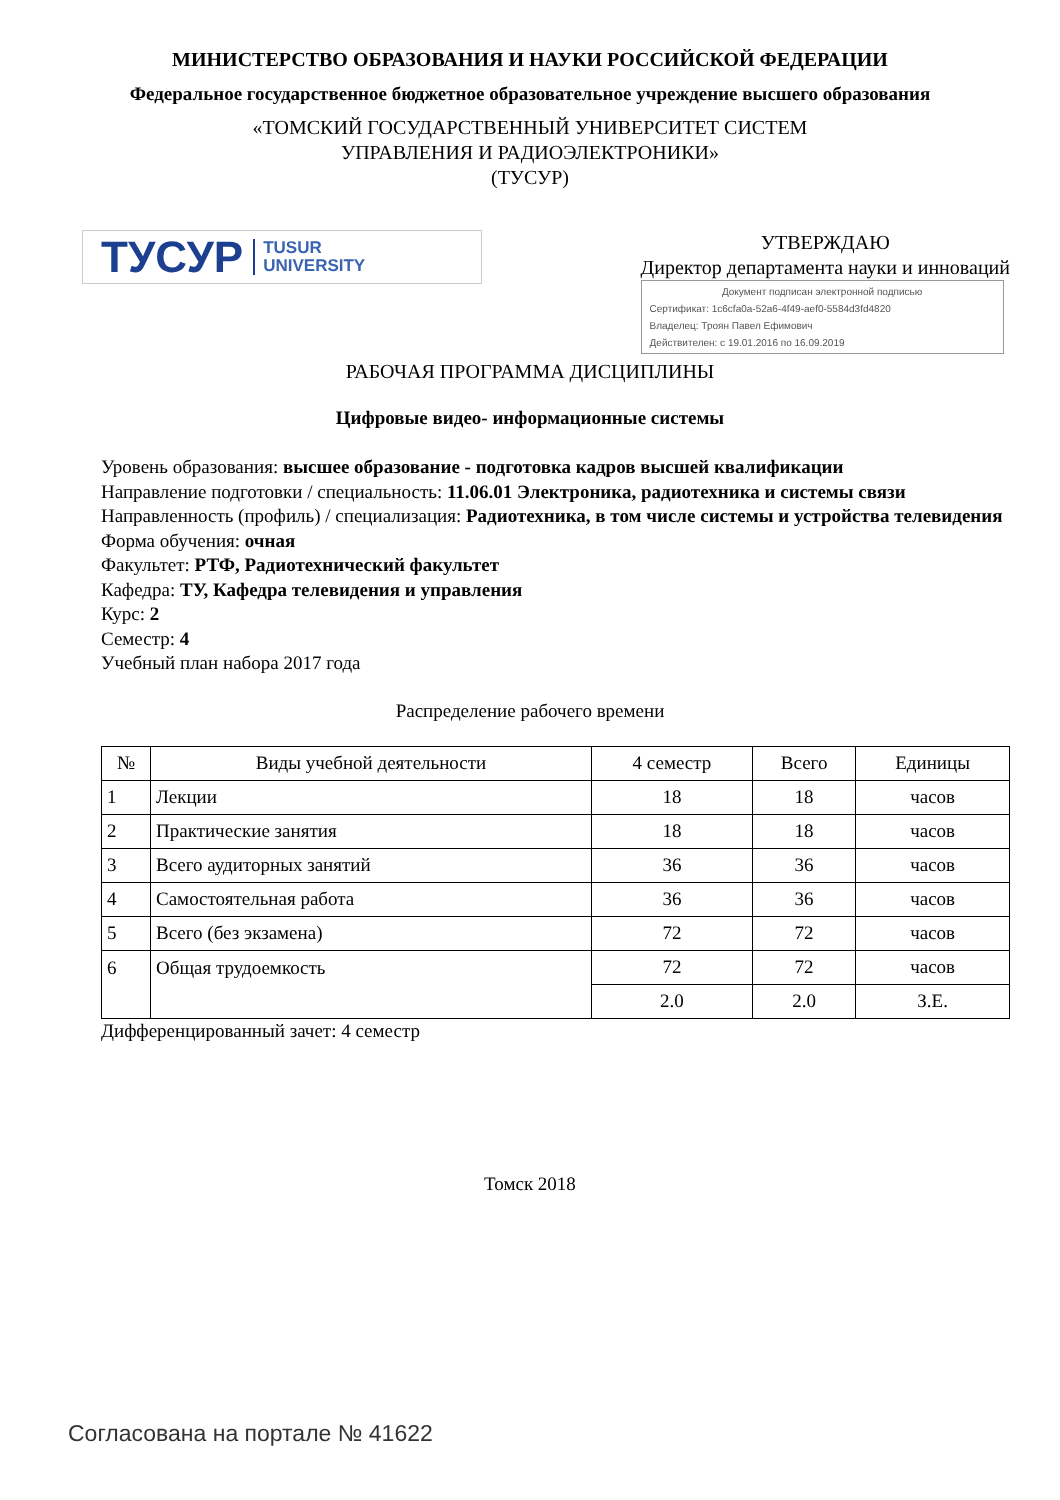МИНИСТЕРСТВО ОБРАЗОВАНИЯ И НАУКИ РОССИЙСКОЙ ФЕДЕРАЦИИ
Федеральное государственное бюджетное образовательное учреждение высшего образования
«ТОМСКИЙ ГОСУДАРСТВЕННЫЙ УНИВЕРСИТЕТ СИСТЕМ
УПРАВЛЕНИЯ И РАДИОЭЛЕКТРОНИКИ»
(ТУСУР)
ТУСУР TUSUR
UNIVERSITY
УТВЕРЖДАЮ
Директор департамента науки и инноваций
Документ подписан электронной подписью
Сертификат: 1c6cfa0a-52a6-4f49-aef0-5584d3fd4820
Владелец: Троян Павел Ефимович
Действителен: с 19.01.2016 по 16.09.2019
РАБОЧАЯ ПРОГРАММА ДИСЦИПЛИНЫ
Цифровые видео- информационные системы
Уровень образования: высшее образование - подготовка кадров высшей квалификации
Направление подготовки / специальность: 11.06.01 Электроника, радиотехника и системы связи
Направленность (профиль) / специализация: Радиотехника, в том числе системы и устройства телевидения
Форма обучения: очная
Факультет: РТФ, Радиотехнический факультет
Кафедра: ТУ, Кафедра телевидения и управления
Курс: 2
Семестр: 4
Учебный план набора 2017 года
Распределение рабочего времени
| № | Виды учебной деятельности | 4 семестр | Всего | Единицы |
| --- | --- | --- | --- | --- |
| 1 | Лекции | 18 | 18 | часов |
| 2 | Практические занятия | 18 | 18 | часов |
| 3 | Всего аудиторных занятий | 36 | 36 | часов |
| 4 | Самостоятельная работа | 36 | 36 | часов |
| 5 | Всего (без экзамена) | 72 | 72 | часов |
| 6 | Общая трудоемкость | 72 | 72 | часов |
| | | 2.0 | 2.0 | З.Е. |
Дифференцированный зачет: 4 семестр
Томск 2018
Согласована на портале № 41622